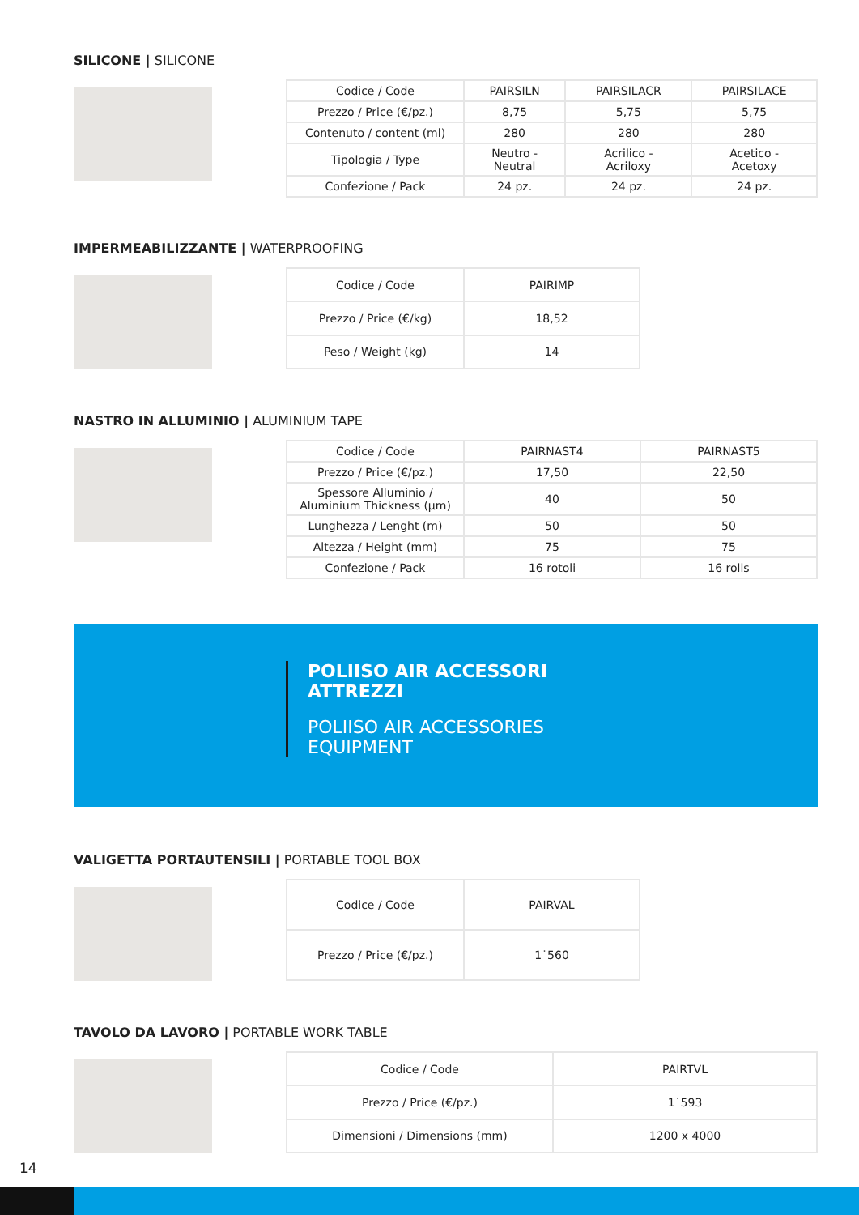SILICONE | SILICONE
| Codice / Code | PAIRSILN | PAIRSILACR | PAIRSILACE |
| Prezzo / Price (€/pz.) | 8,75 | 5,75 | 5,75 |
| Contenuto / content (ml) | 280 | 280 | 280 |
| Tipologia / Type | Neutro - Neutral | Acrilico - Acriloxy | Acetico - Acetoxy |
| Confezione / Pack | 24 pz. | 24 pz. | 24 pz. |
IMPERMEABILIZZANTE | WATERPROOFING
| Codice / Code | PAIRIMP |
| Prezzo / Price (€/kg) | 18,52 |
| Peso / Weight (kg) | 14 |
NASTRO IN ALLUMINIO | ALUMINIUM TAPE
| Codice / Code | PAIRNAST4 | PAIRNAST5 |
| Prezzo / Price (€/pz.) | 17,50 | 22,50 |
| Spessore Alluminio / Aluminium Thickness (µm) | 40 | 50 |
| Lunghezza / Lenght (m) | 50 | 50 |
| Altezza / Height (mm) | 75 | 75 |
| Confezione / Pack | 16 rotoli | 16 rolls |
POLIISO AIR ACCESSORI
ATTREZZI
POLIISO AIR ACCESSORIES
EQUIPMENT
VALIGETTA PORTAUTENSILI | PORTABLE TOOL BOX
| Codice / Code | PAIRVAL |
| Prezzo / Price (€/pz.) | 1˙560 |
TAVOLO DA LAVORO | PORTABLE WORK TABLE
| Codice / Code | PAIRTVL |
| Prezzo / Price (€/pz.) | 1˙593 |
| Dimensioni / Dimensions (mm) | 1200 x 4000 |
14